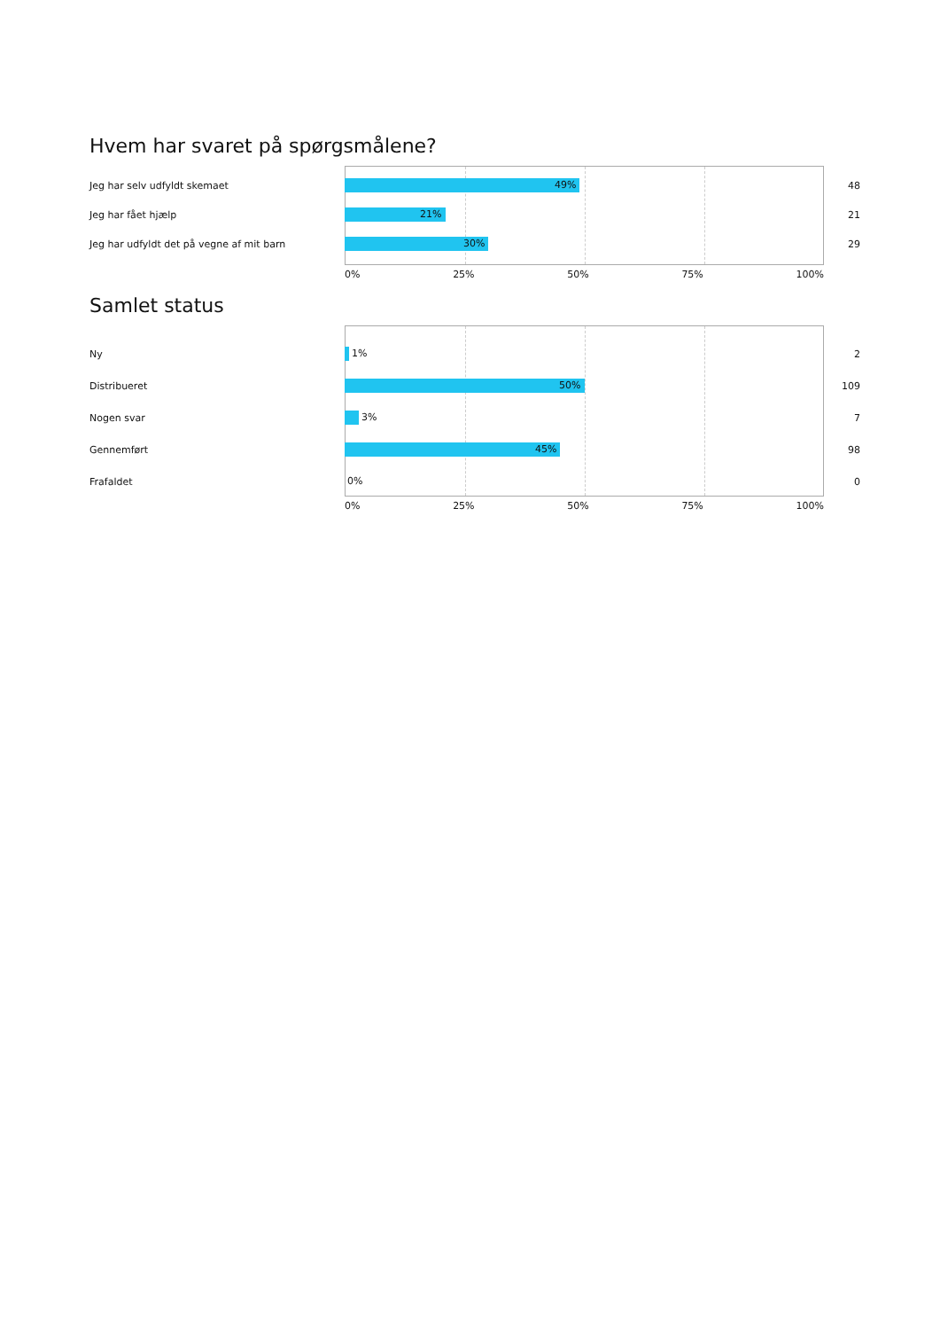Hvem har svaret på spørgsmålene?
Jeg har selv udfyldt skemaet
49%
48
Jeg har fået hjælp
21%
21
Jeg har udfyldt det på vegne af mit barn
30%
29
0% 25% 50% 75% 100%
Samlet status
Ny
1%
2
Distribueret
50%
109
Nogen svar
3%
7
Gennemført
45%
98
Frafaldet
0%
0
0% 25% 50% 75% 100%